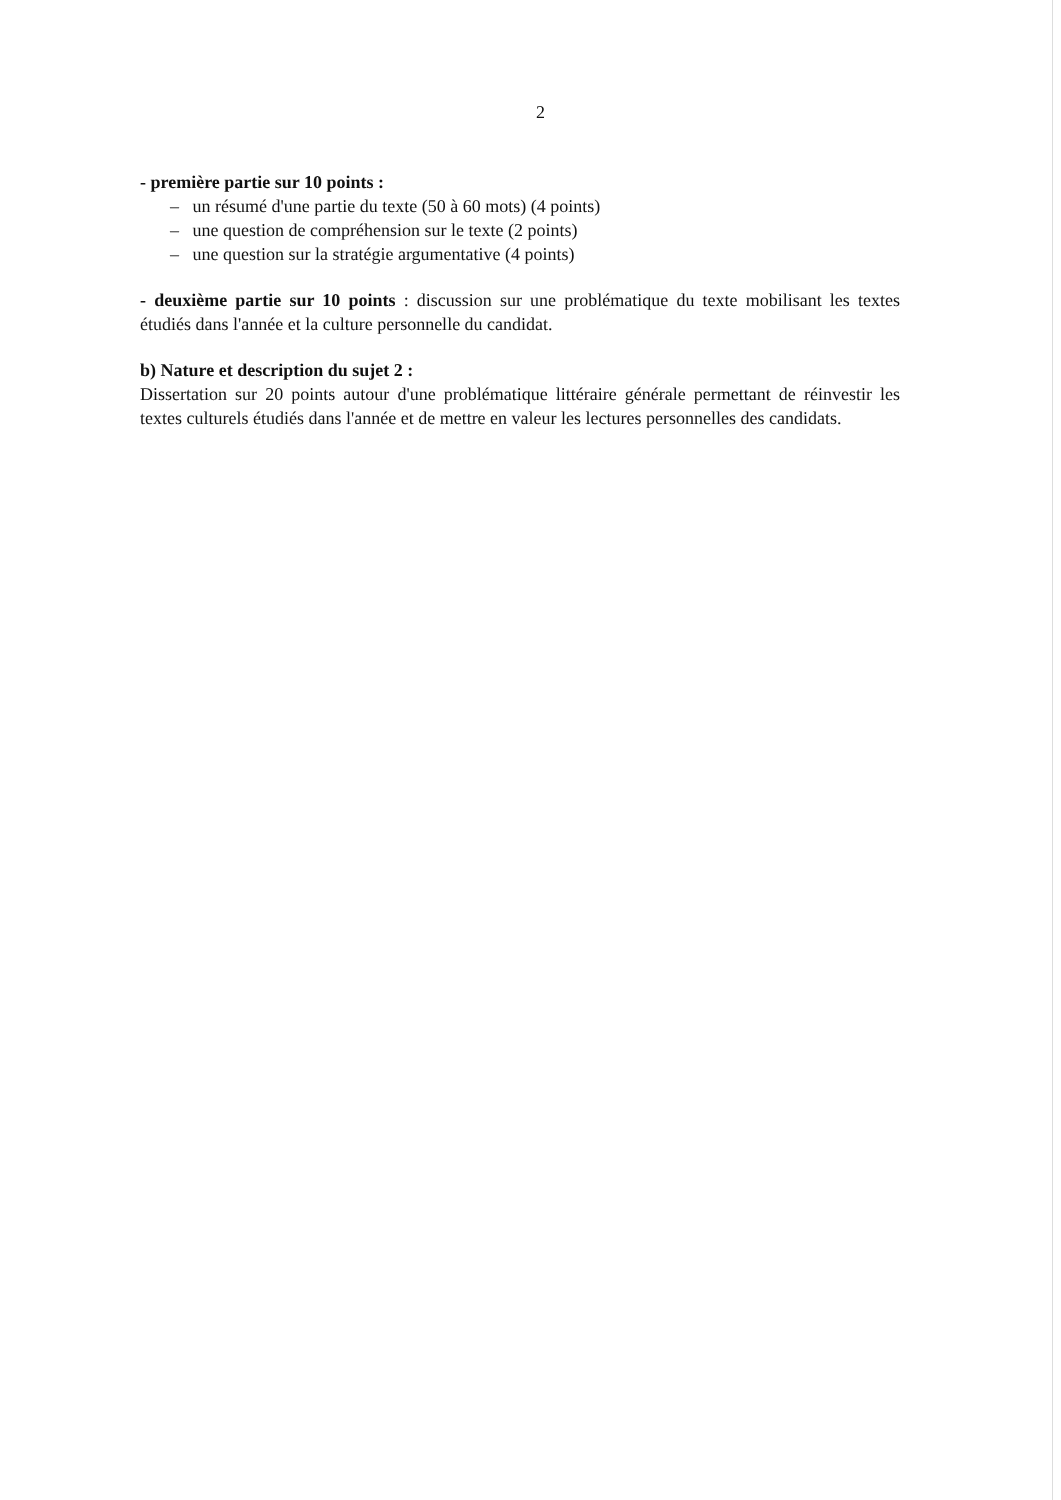2
- première partie sur 10 points :
– un résumé d'une partie du texte (50 à 60 mots) (4 points)
– une question de compréhension sur le texte (2 points)
– une question sur la stratégie argumentative (4 points)
- deuxième partie sur 10 points : discussion sur une problématique du texte mobilisant les textes étudiés dans l'année et la culture personnelle du candidat.
b) Nature et description du sujet 2 :
Dissertation sur 20 points autour d'une problématique littéraire générale permettant de réinvestir les textes culturels étudiés dans l'année et de mettre en valeur les lectures personnelles des candidats.